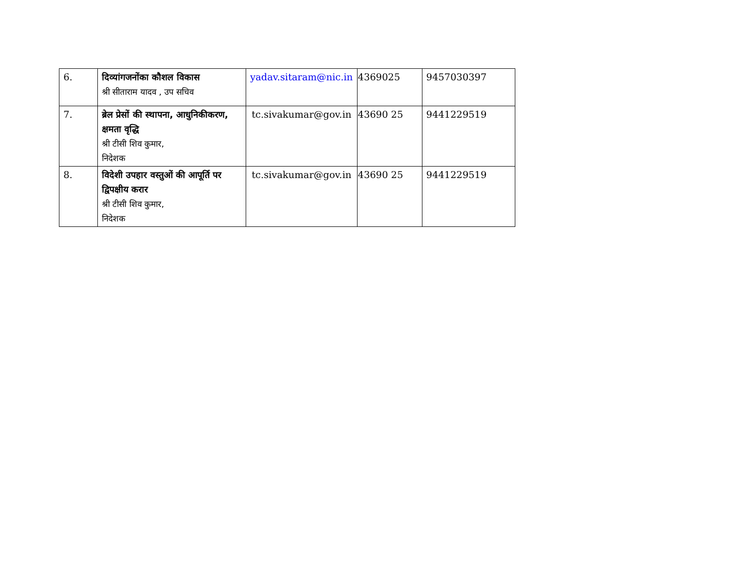| 6. | दिव्यांगजनोंका कौशल विकास श्री सीताराम यादव , उप सचिव | yadav.sitaram@nic.in | 4369025 | 9457030397 |
| 7. | ब्रेल प्रेसों की स्थापना, आधुनिकीकरण, क्षमता वृद्धि श्री टीसी शिव कुमार, निदेशक | tc.sivakumar@gov.in | 43690 25 | 9441229519 |
| 8. | विदेशी उपहार वस्तुओं की आपूर्ति पर द्विपक्षीय करार श्री टीसी शिव कुमार, निदेशक | tc.sivakumar@gov.in | 43690 25 | 9441229519 |